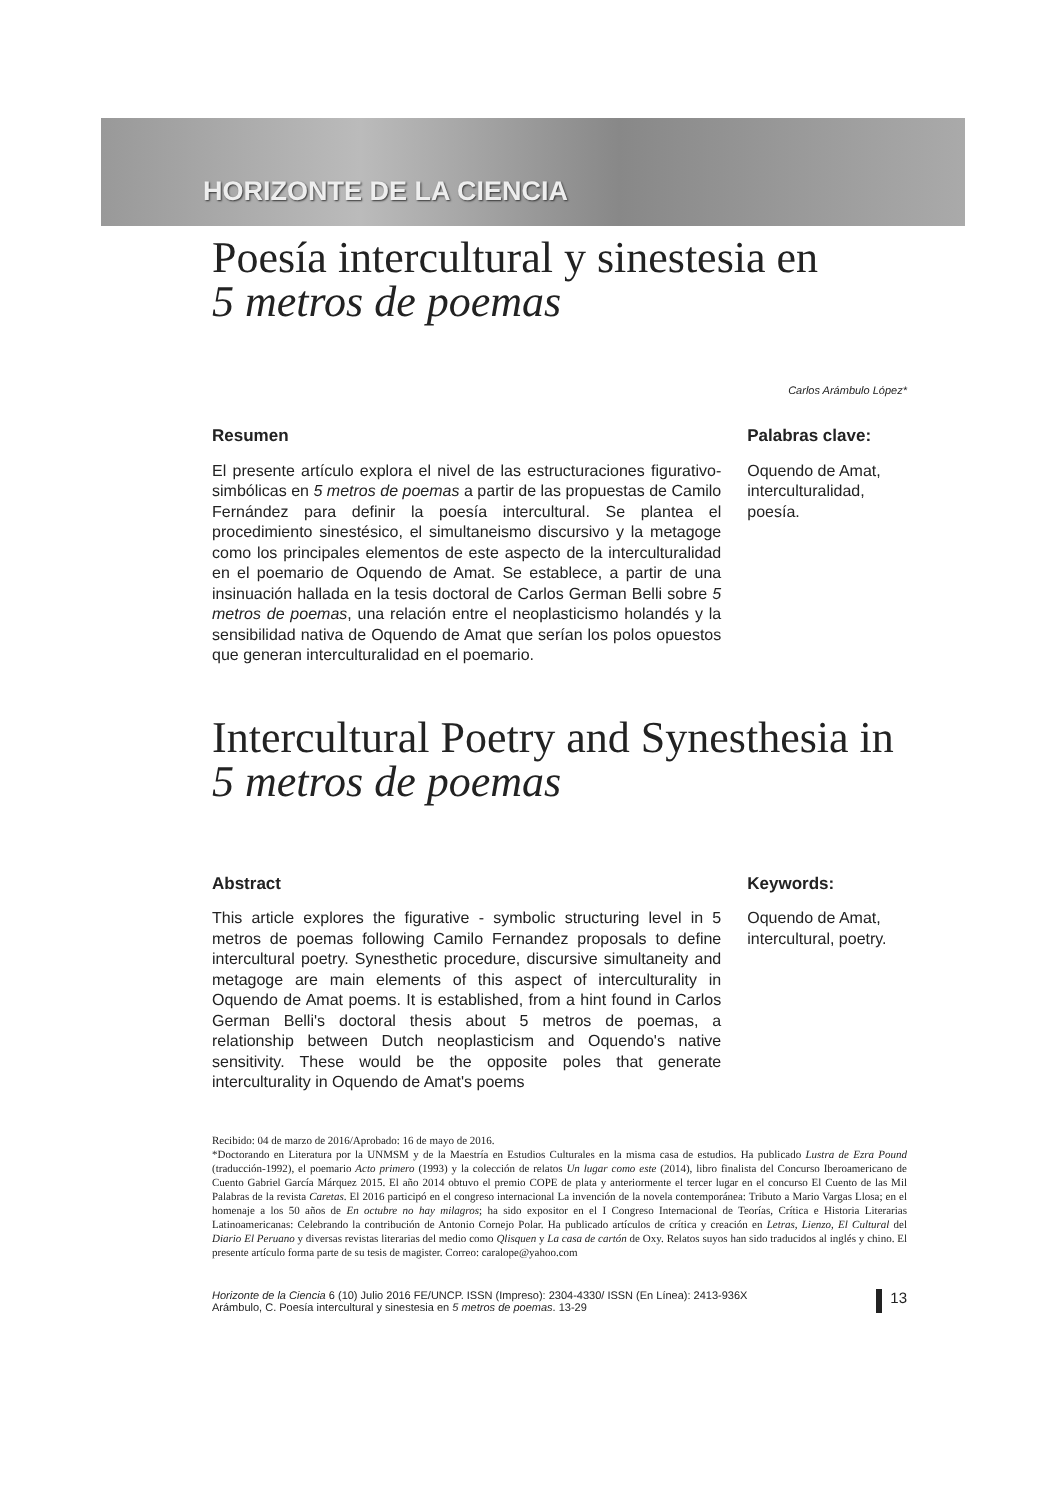HORIZONTE DE LA CIENCIA
Poesía intercultural y sinestesia en
5 metros de poemas
Carlos Arámbulo López*
Resumen
El presente artículo explora el nivel de las estructuraciones figurativo-simbólicas en 5 metros de poemas a partir de las propuestas de Camilo Fernández para definir la poesía intercultural. Se plantea el procedimiento sinestésico, el simultaneismo discursivo y la metagoge como los principales elementos de este aspecto de la interculturalidad en el poemario de Oquendo de Amat. Se establece, a partir de una insinuación hallada en la tesis doctoral de Carlos German Belli sobre 5 metros de poemas, una relación entre el neoplasticismo holandés y la sensibilidad nativa de Oquendo de Amat que serían los polos opuestos que generan interculturalidad en el poemario.
Palabras clave:
Oquendo de Amat, interculturalidad, poesía.
Intercultural Poetry and Synesthesia in
5 metros de poemas
Abstract
This article explores the figurative - symbolic structuring level in 5 metros de poemas following Camilo Fernandez proposals to define intercultural poetry. Synesthetic procedure, discursive simultaneity and metagoge are main elements of this aspect of interculturality in Oquendo de Amat poems. It is established, from a hint found in Carlos German Belli's doctoral thesis about 5 metros de poemas, a relationship between Dutch neoplasticism and Oquendo's native sensitivity. These would be the opposite poles that generate interculturality in Oquendo de Amat's poems
Keywords:
Oquendo de Amat, intercultural, poetry.
Recibido: 04 de marzo de 2016/Aprobado: 16 de mayo de 2016.
*Doctorando en Literatura por la UNMSM y de la Maestría en Estudios Culturales en la misma casa de estudios. Ha publicado Lustra de Ezra Pound (traducción-1992), el poemario Acto primero (1993) y la colección de relatos Un lugar como este (2014), libro finalista del Concurso Iberoamericano de Cuento Gabriel García Márquez 2015. El año 2014 obtuvo el premio COPE de plata y anteriormente el tercer lugar en el concurso El Cuento de las Mil Palabras de la revista Caretas. El 2016 participó en el congreso internacional La invención de la novela contemporánea: Tributo a Mario Vargas Llosa; en el homenaje a los 50 años de En octubre no hay milagros; ha sido expositor en el I Congreso Internacional de Teorías, Crítica e Historia Literarias Latinoamericanas: Celebrando la contribución de Antonio Cornejo Polar. Ha publicado artículos de crítica y creación en Letras, Lienzo, El Cultural del Diario El Peruano y diversas revistas literarias del medio como Qlisquen y La casa de cartón de Oxy. Relatos suyos han sido traducidos al inglés y chino. El presente artículo forma parte de su tesis de magister. Correo: caralope@yahoo.com
Horizonte de la Ciencia 6 (10) Julio 2016 FE/UNCP. ISSN (Impreso): 2304-4330/ ISSN (En Línea): 2413-936X
Arámbulo, C. Poesía intercultural y sinestesia en 5 metros de poemas. 13-29
13